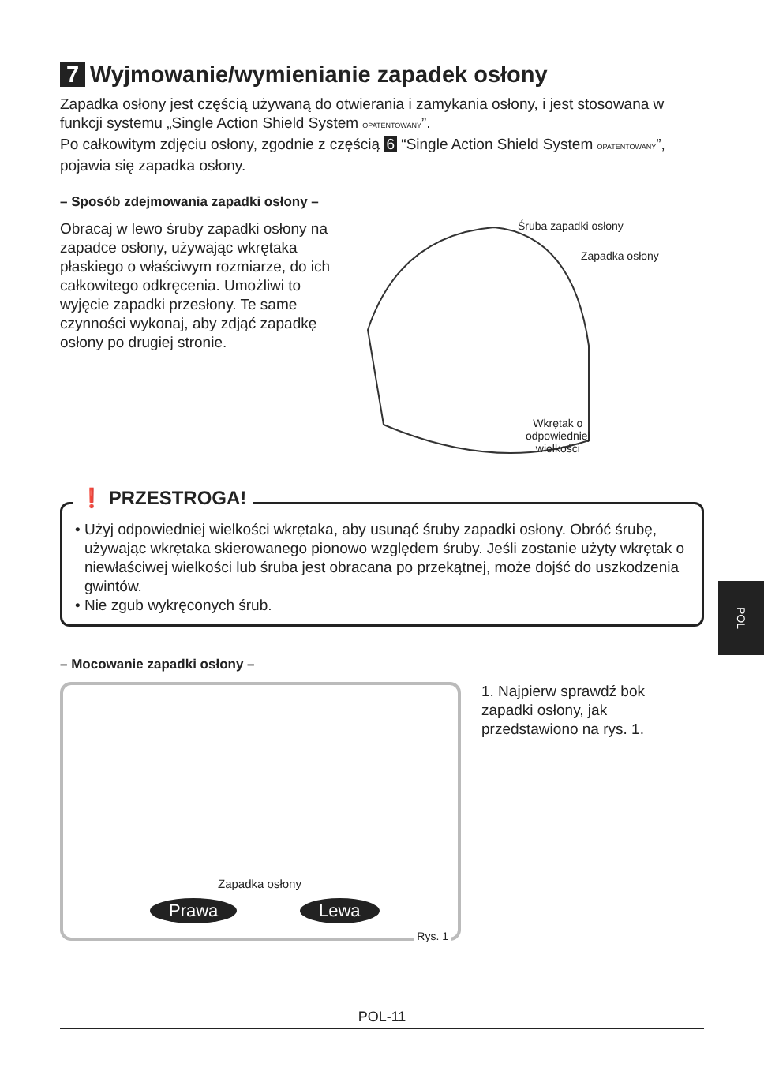7 Wyjmowanie/wymienianie zapadek osłony
Zapadka osłony jest częścią używaną do otwierania i zamykania osłony, i jest stosowana w funkcji systemu „Single Action Shield System OPATENTOWANY”.
Po całkowitym zdjęciu osłony, zgodnie z częścią 6 “Single Action Shield System OPATENTOWANY”, pojawia się zapadka osłony.
– Sposób zdejmowania zapadki osłony –
Obracaj w lewo śruby zapadki osłony na zapadce osłony, używając wkrętaka płaskiego o właściwym rozmiarze, do ich całkowitego odkręcenia. Umożliwi to wyjęcie zapadki przesłony. Te same czynności wykonaj, aby zdjąć zapadkę osłony po drugiej stronie.
Śruba zapadki osłony
Zapadka osłony
Wkrętak o
odpowiedniej
wielkości
❗ PRZESTROGA!
• Użyj odpowiedniej wielkości wkrętaka, aby usunąć śruby zapadki osłony. Obróć śrubę, używając wkrętaka skierowanego pionowo względem śruby. Jeśli zostanie użyty wkrętak o niewłaściwej wielkości lub śruba jest obracana po przekątnej, może dojść do uszkodzenia gwintów.
• Nie zgub wykręconych śrub.
– Mocowanie zapadki osłony –
Zapadka osłony
Prawa Lewa
Rys. 1
1. Najpierw sprawdź bok zapadki osłony, jak przedstawiono na rys. 1.
POL
POL-11